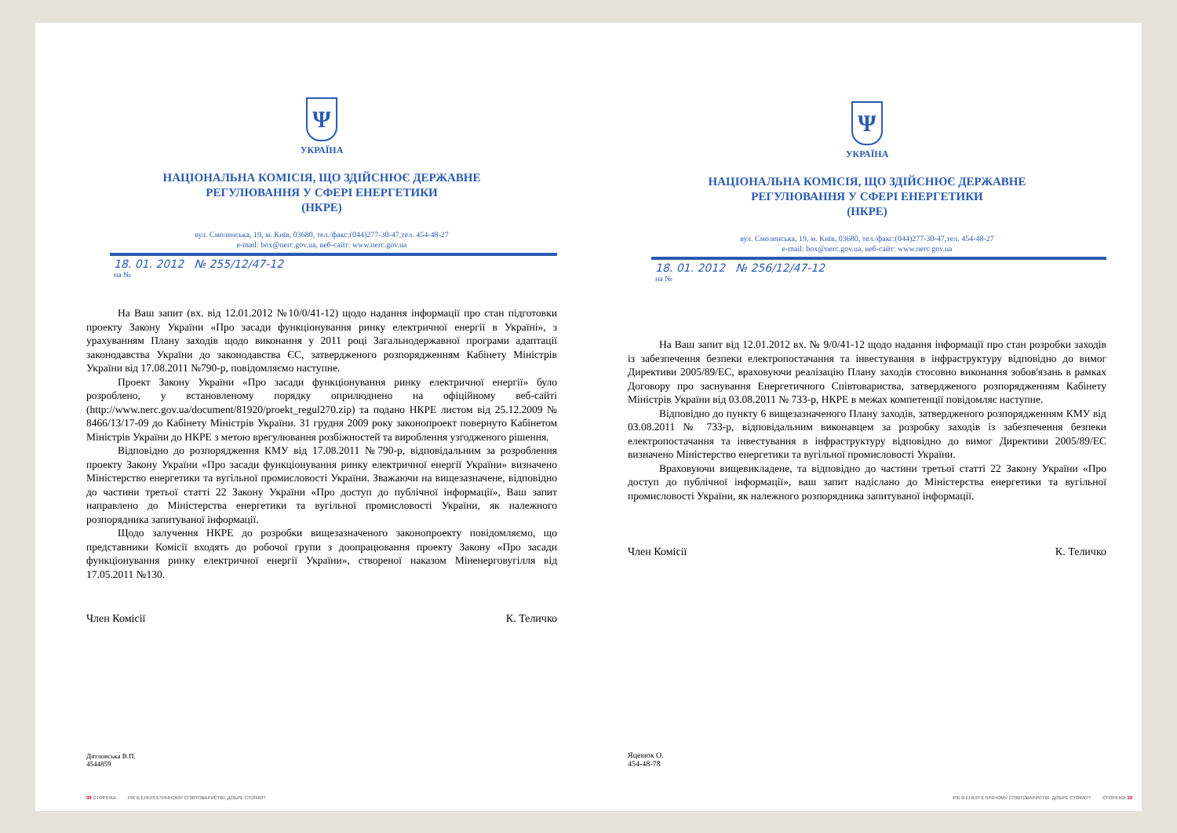Ψ
УКРАЇНА
НАЦІОНАЛЬНА КОМІСІЯ, ЩО ЗДІЙСНЮЄ ДЕРЖАВНЕ
РЕГУЛЮВАННЯ У СФЕРІ ЕНЕРГЕТИКИ
(НКРЕ)
вул. Смоленська, 19, м. Київ, 03680, тел./факс:(044)277-30-47,тел. 454-48-27
e-mail: box@nerc.gov.ua, веб-сайт: www.nerc.gov.ua
18. 01. 2012 № 255/12/47-12
на №
На Ваш запит (вх. від 12.01.2012 №10/0/41-12) щодо надання інформації про стан підготовки проекту Закону України «Про засади функціонування ринку електричної енергії в Україні», з урахуванням Плану заходів щодо виконання у 2011 році Загальнодержавної програми адаптації законодавства України до законодавства ЄС, затвердженого розпорядженням Кабінету Міністрів України від 17.08.2011 №790-р, повідомляємо наступне.
Проект Закону України «Про засади функціонування ринку електричної енергії» було розроблено, у встановленому порядку оприлюднено на офіційному веб-сайті (http://www.nerc.gov.ua/document/81920/proekt_regul270.zip) та подано НКРЕ листом від 25.12.2009 № 8466/13/17-09 до Кабінету Міністрів України. 31 грудня 2009 року законопроект повернуто Кабінетом Міністрів України до НКРЕ з метою врегулювання розбіжностей та вироблення узгодженого рішення.
Відповідно до розпорядження КМУ від 17.08.2011 №790-р, відповідальним за розроблення проекту Закону України «Про засади функціонування ринку електричної енергії України» визначено Міністерство енергетики та вугільної промисловості України. Зважаючи на вищезазначене, відповідно до частини третьої статті 22 Закону України «Про доступ до публічної інформації», Ваш запит направлено до Міністерства енергетики та вугільної промисловості України, як належного розпорядника запитуваної інформації.
Щодо залучення НКРЕ до розробки вищезазначеного законопроекту повідомляємо, що представники Комісії входять до робочої групи з доопрацювання проекту Закону «Про засади функціонування ринку електричної енергії України», створеної наказом Міненерговугілля від 17.05.2011 №130.
Член Комісії К. Теличко
Дятловська В.П.
4544859
38 СТОРІНКА РІК В ЕНЕРГЕТИЧНОМУ СПІВТОВАРИСТВІ: ДОБРЕ СТОЇМО?
Ψ
УКРАЇНА
НАЦІОНАЛЬНА КОМІСІЯ, ЩО ЗДІЙСНЮЄ ДЕРЖАВНЕ
РЕГУЛЮВАННЯ У СФЕРІ ЕНЕРГЕТИКИ
(НКРЕ)
вул. Смоленська, 19, м. Київ, 03680, тел./факс:(044)277-30-47,тел. 454-48-27
e-mail: box@nerc.gov.ua, веб-сайт: www.nerc.gov.ua
18. 01. 2012 № 256/12/47-12
на №
На Ваш запит від 12.01.2012 вх. № 9/0/41-12 щодо надання інформації про стан розробки заходів із забезпечення безпеки електропостачання та інвестування в інфраструктуру відповідно до вимог Директиви 2005/89/ЕС, враховуючи реалізацію Плану заходів стосовно виконання зобов'язань в рамках Договору про заснування Енергетичного Співтовариства, затвердженого розпорядженням Кабінету Міністрів України від 03.08.2011 № 733-р, НКРЕ в межах компетенції повідомляє наступне.
Відповідно до пункту 6 вищезазначеного Плану заходів, затвердженого розпорядженням КМУ від 03.08.2011 № 733-р, відповідальним виконавцем за розробку заходів із забезпечення безпеки електропостачання та інвестування в інфраструктуру відповідно до вимог Директиви 2005/89/ЕС визначено Міністерство енергетики та вугільної промисловості України.
Враховуючи вищевикладене, та відповідно до частини третьої статті 22 Закону України «Про доступ до публічної інформації», ваш запит надіслано до Міністерства енергетики та вугільної промисловості України, як належного розпорядника запитуваної інформації.
Член Комісії К. Теличко
Яцевюк О.
454-48-78
РІК В ЕНЕРГЕТИЧНОМУ СПІВТОВАРИСТВІ: ДОБРЕ СТОЇМО? СТОРІНКА 39